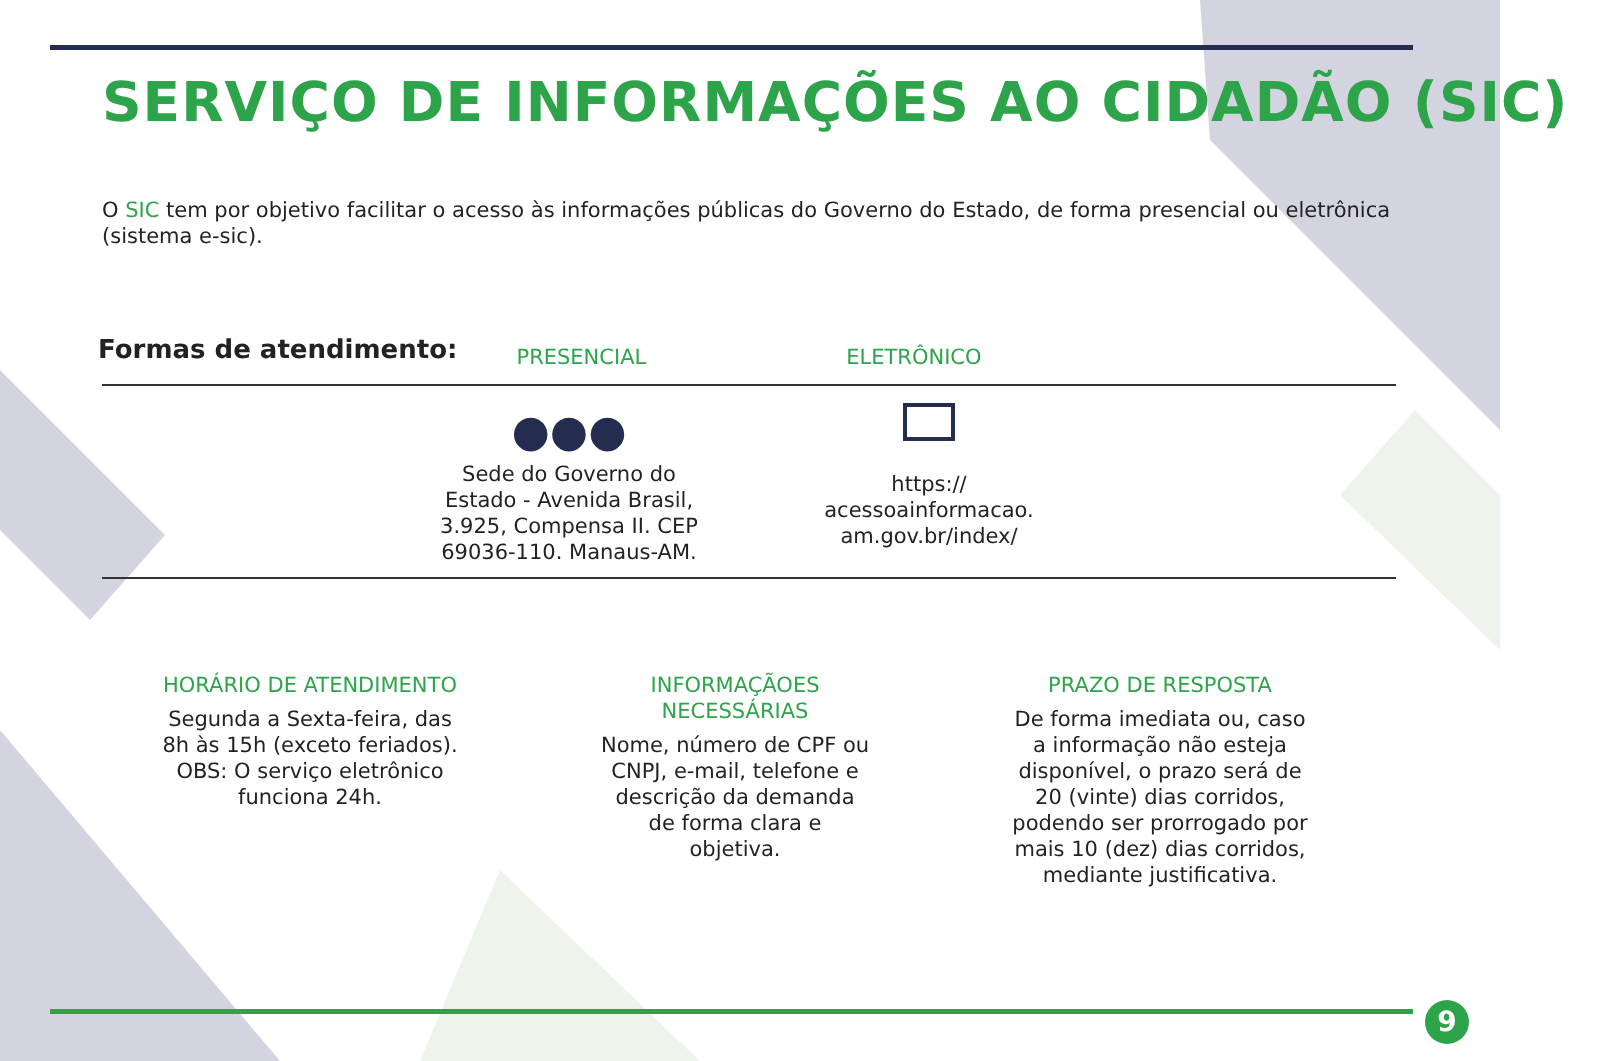SERVIÇO DE INFORMAÇÕES AO CIDADÃO (SIC)
O SIC tem por objetivo facilitar o acesso às informações públicas do Governo do Estado, de forma presencial ou eletrônica (sistema e-sic).
Formas de atendimento:
PRESENCIAL ELETRÔNICO
●●●
Sede do Governo do Estado - Avenida Brasil, 3.925, Compensa II. CEP 69036-110. Manaus-AM.
https:// acessoainformacao. am.gov.br/index/
HORÁRIO DE ATENDIMENTO
Segunda a Sexta-feira, das 8h às 15h (exceto feriados).
OBS: O serviço eletrônico funciona 24h.
INFORMAÇÃOES NECESSÁRIAS
Nome, número de CPF ou CNPJ, e-mail, telefone e descrição da demanda de forma clara e objetiva.
PRAZO DE RESPOSTA
De forma imediata ou, caso a informação não esteja disponível, o prazo será de 20 (vinte) dias corridos, podendo ser prorrogado por mais 10 (dez) dias corridos, mediante justificativa.
9